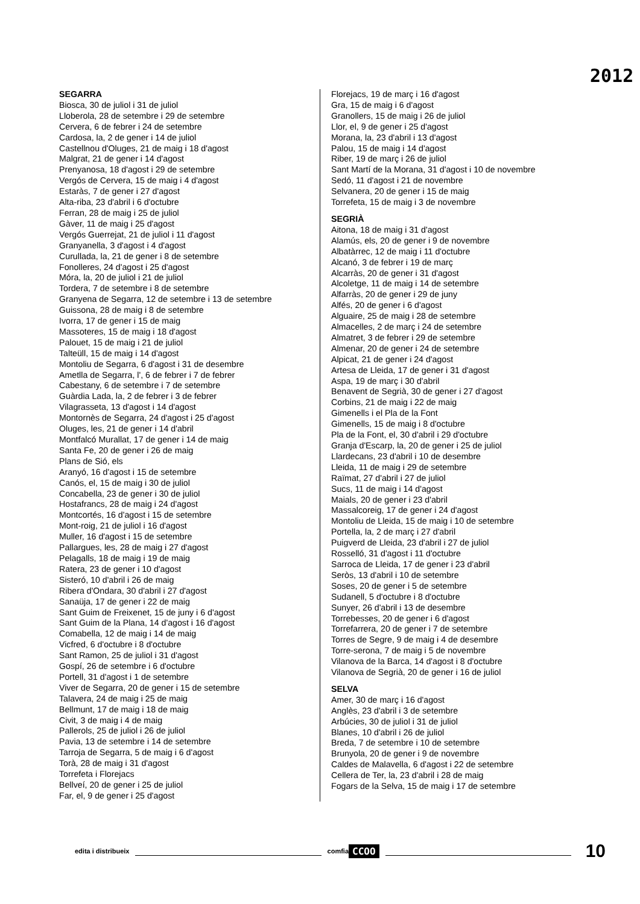2012
SEGARRA
Biosca, 30 de juliol i 31 de juliol
Lloberola, 28 de setembre i 29 de setembre
Cervera, 6 de febrer i 24 de setembre
Cardosa, la, 2 de gener i 14 de juliol
Castellnou d'Oluges, 21 de maig i 18 d'agost
Malgrat, 21 de gener i 14 d'agost
Prenyanosa, 18 d'agost i 29 de setembre
Vergós de Cervera, 15 de maig i 4 d'agost
Estaràs, 7 de gener i 27 d'agost
Alta-riba, 23 d'abril i 6 d'octubre
Ferran, 28 de maig i 25 de juliol
Gàver, 11 de maig i 25 d'agost
Vergós Guerrejat, 21 de juliol i 11 d'agost
Granyanella, 3 d'agost i 4 d'agost
Curullada, la, 21 de gener i 8 de setembre
Fonolleres, 24 d'agost i 25 d'agost
Móra, la, 20 de juliol i 21 de juliol
Tordera, 7 de setembre i 8 de setembre
Granyena de Segarra, 12 de setembre i 13 de setembre
Guissona, 28 de maig i 8 de setembre
Ivorra, 17 de gener i 15 de maig
Massoteres, 15 de maig i 18 d'agost
Palouet, 15 de maig i 21 de juliol
Talteüll, 15 de maig i 14 d'agost
Montoliu de Segarra, 6 d'agost i 31 de desembre
Ametlla de Segarra, l', 6 de febrer i 7 de febrer
Cabestany, 6 de setembre i 7 de setembre
Guàrdia Lada, la, 2 de febrer i 3 de febrer
Vilagrasseta, 13 d'agost i 14 d'agost
Montornès de Segarra, 24 d'agost i 25 d'agost
Oluges, les, 21 de gener i 14 d'abril
Montfalcó Murallat, 17 de gener i 14 de maig
Santa Fe, 20 de gener i 26 de maig
Plans de Sió, els
Aranyó, 16 d'agost i 15 de setembre
Canós, el, 15 de maig i 30 de juliol
Concabella, 23 de gener i 30 de juliol
Hostafrancs, 28 de maig i 24 d'agost
Montcortés, 16 d'agost i 15 de setembre
Mont-roig, 21 de juliol i 16 d'agost
Muller, 16 d'agost i 15 de setembre
Pallargues, les, 28 de maig i 27 d'agost
Pelagalls, 18 de maig i 19 de maig
Ratera, 23 de gener i 10 d'agost
Sisteró, 10 d'abril i 26 de maig
Ribera d'Ondara, 30 d'abril i 27 d'agost
Sanaüja, 17 de gener i 22 de maig
Sant Guim de Freixenet, 15 de juny i 6 d'agost
Sant Guim de la Plana, 14 d'agost i 16 d'agost
Comabella, 12 de maig i 14 de maig
Vicfred, 6 d'octubre i 8 d'octubre
Sant Ramon, 25 de juliol i 31 d'agost
Gospí, 26 de setembre i 6 d'octubre
Portell, 31 d'agost i 1 de setembre
Viver de Segarra, 20 de gener i 15 de setembre
Talavera, 24 de maig i 25 de maig
Bellmunt, 17 de maig i 18 de maig
Civit, 3 de maig i 4 de maig
Pallerols, 25 de juliol i 26 de juliol
Pavia, 13 de setembre i 14 de setembre
Tarroja de Segarra, 5 de maig i 6 d'agost
Torà, 28 de maig i 31 d'agost
Torrefeta i Florejacs
Bellveí, 20 de gener i 25 de juliol
Far, el, 9 de gener i 25 d'agost
Florejacs, 19 de març i 16 d'agost
Gra, 15 de maig i 6 d'agost
Granollers, 15 de maig i 26 de juliol
Llor, el, 9 de gener i 25 d'agost
Morana, la, 23 d'abril i 13 d'agost
Palou, 15 de maig i 14 d'agost
Riber, 19 de març i 26 de juliol
Sant Martí de la Morana, 31 d'agost i 10 de novembre
Sedó, 11 d'agost i 21 de novembre
Selvanera, 20 de gener i 15 de maig
Torrefeta, 15 de maig i 3 de novembre
SEGRIÀ
Aitona, 18 de maig i 31 d'agost
Alamús, els, 20 de gener i 9 de novembre
Albatàrrec, 12 de maig i 11 d'octubre
Alcanó, 3 de febrer i 19 de març
Alcarràs, 20 de gener i 31 d'agost
Alcoletge, 11 de maig i 14 de setembre
Alfarràs, 20 de gener i 29 de juny
Alfés, 20 de gener i 6 d'agost
Alguaire, 25 de maig i 28 de setembre
Almacelles, 2 de març i 24 de setembre
Almatret, 3 de febrer i 29 de setembre
Almenar, 20 de gener i 24 de setembre
Alpicat, 21 de gener i 24 d'agost
Artesa de Lleida, 17 de gener i 31 d'agost
Aspa, 19 de març i 30 d'abril
Benavent de Segrià, 30 de gener i 27 d'agost
Corbins, 21 de maig i 22 de maig
Gimenells i el Pla de la Font
Gimenells, 15 de maig i 8 d'octubre
Pla de la Font, el, 30 d'abril i 29 d'octubre
Granja d'Escarp, la, 20 de gener i 25 de juliol
Llardecans, 23 d'abril i 10 de desembre
Lleida, 11 de maig i 29 de setembre
Raïmat, 27 d'abril i 27 de juliol
Sucs, 11 de maig i 14 d'agost
Maials, 20 de gener i 23 d'abril
Massalcoreig, 17 de gener i 24 d'agost
Montoliu de Lleida, 15 de maig i 10 de setembre
Portella, la, 2 de març i 27 d'abril
Puigverd de Lleida, 23 d'abril i 27 de juliol
Rosselló, 31 d'agost i 11 d'octubre
Sarroca de Lleida, 17 de gener i 23 d'abril
Seròs, 13 d'abril i 10 de setembre
Soses, 20 de gener i 5 de setembre
Sudanell, 5 d'octubre i 8 d'octubre
Sunyer, 26 d'abril i 13 de desembre
Torrebesses, 20 de gener i 6 d'agost
Torrefarrera, 20 de gener i 7 de setembre
Torres de Segre, 9 de maig i 4 de desembre
Torre-serona, 7 de maig i 5 de novembre
Vilanova de la Barca, 14 d'agost i 8 d'octubre
Vilanova de Segrià, 20 de gener i 16 de juliol
SELVA
Amer, 30 de març i 16 d'agost
Anglès, 23 d'abril i 3 de setembre
Arbúcies, 30 de juliol i 31 de juliol
Blanes, 10 d'abril i 26 de juliol
Breda, 7 de setembre i 10 de setembre
Brunyola, 20 de gener i 9 de novembre
Caldes de Malavella, 6 d'agost i 22 de setembre
Cellera de Ter, la, 23 d'abril i 28 de maig
Fogars de la Selva, 15 de maig i 17 de setembre
edita i distribueix comfia CCOO 10